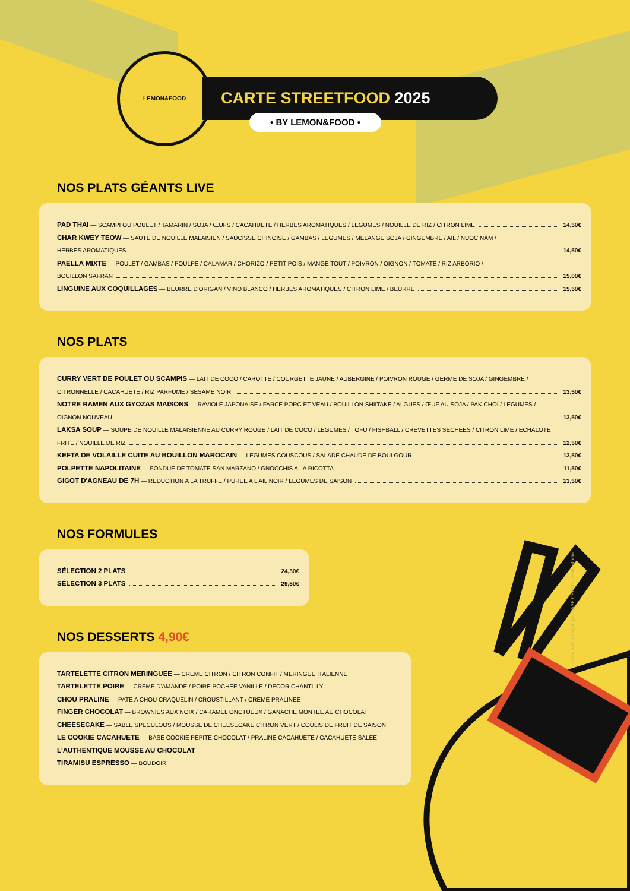LEMON&FOOD
CARTE STREETFOOD 2025
• BY LEMON&FOOD •
NOS PLATS GÉANTS LIVE
PAD THAI — SCAMPI OU POULET / TAMARIN / SOJA / ŒUFS / CACAHUETE / HERBES AROMATIQUES / LEGUMES / NOUILLE DE RIZ / CITRON LIME 14,50€
CHAR KWEY TEOW — SAUTE DE NOUILLE MALAISIEN / SAUCISSE CHINOISE / GAMBAS / LEGUMES / MELANGE SOJA / GINGEMBRE / AIL / NUOC NAM /
HERBES AROMATIQUES 14,50€
PAELLA MIXTE — POULET / GAMBAS / POULPE / CALAMAR / CHORIZO / PETIT POIS / MANGE TOUT / POIVRON / OIGNON / TOMATE / RIZ ARBORIO /
BOUILLON SAFRAN 15,00€
LINGUINE AUX COQUILLAGES — BEURRE D'ORIGAN / VINO BLANCO / HERBES AROMATIQUES / CITRON LIME / BEURRE 15,50€
NOS PLATS
CURRY VERT DE POULET OU SCAMPIS — LAIT DE COCO / CAROTTE / COURGETTE JAUNE / AUBERGINE / POIVRON ROUGE / GERME DE SOJA / GINGEMBRE /
CITRONNELLE / CACAHUETE / RIZ PARFUME / SESAME NOIR 13,50€
NOTRE RAMEN AUX GYOZAS MAISONS — RAVIOLE JAPONAISE / FARCE PORC ET VEAU / BOUILLON SHIITAKE / ALGUES / ŒUF AU SOJA / PAK CHOI / LEGUMES /
OIGNON NOUVEAU 13,50€
LAKSA SOUP — SOUPE DE NOUILLE MALAISIENNE AU CURRY ROUGE / LAIT DE COCO / LEGUMES / TOFU / FISHBALL / CREVETTES SECHEES / CITRON LIME / ECHALOTE
FRITE / NOUILLE DE RIZ 12,50€
KEFTA DE VOLAILLE CUITE AU BOUILLON MAROCAIN — LEGUMES COUSCOUS / SALADE CHAUDE DE BOULGOUR 13,50€
POLPETTE NAPOLITAINE — FONDUE DE TOMATE SAN MARZANO / GNOCCHIS A LA RICOTTA 11,50€
GIGOT D'AGNEAU DE 7H — REDUCTION A LA TRUFFE / PUREE A L'AIL NOIR / LEGUMES DE SAISON 13,50€
NOS FORMULES
SÉLECTION 2 PLATS 24,50€
SÉLECTION 3 PLATS 29,50€
NOS DESSERTS 4,90€
TARTELETTE CITRON MERINGUEE — CREME CITRON / CITRON CONFIT / MERINGUE ITALIENNE
TARTELETTE POIRE — CREME D'AMANDE / POIRE POCHEE VANILLE / DECOR CHANTILLY
CHOU PRALINE — PATE A CHOU CRAQUELIN / CROUSTILLANT / CREME PRALINEE
FINGER CHOCOLAT — BROWNIES AUX NOIX / CARAMEL ONCTUEUX / GANACHE MONTEE AU CHOCOLAT
CHEESECAKE — SABLE SPECULOOS / MOUSSE DE CHEESECAKE CITRON VERT / COULIS DE FRUIT DE SAISON
LE COOKIE CACAHUETE — BASE COOKIE PEPITE CHOCOLAT / PRALINE CACAHUETE / CACAHUETE SALEE
L'AUTHENTIQUE MOUSSE AU CHOCOLAT
TIRAMISU ESPRESSO — BOUDOIR
créée avec passion par BASE CRÈME creativ studio